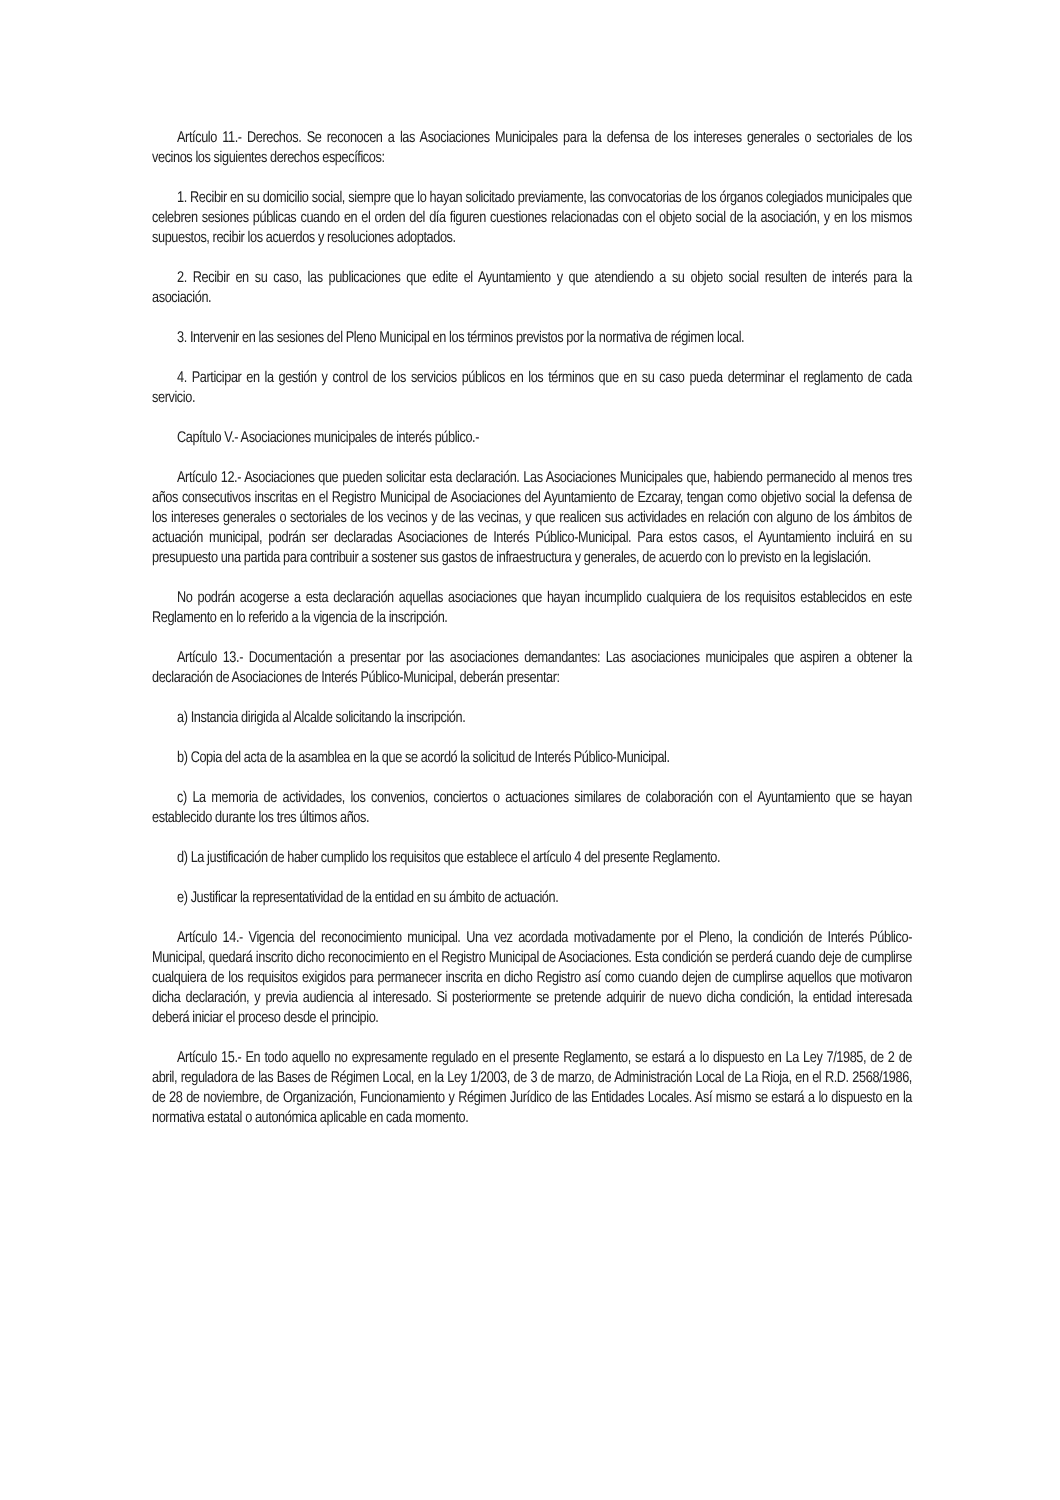Artículo 11.- Derechos. Se reconocen a las Asociaciones Municipales para la defensa de los intereses generales o sectoriales de los vecinos los siguientes derechos específicos:
1. Recibir en su domicilio social, siempre que lo hayan solicitado previamente, las convocatorias de los órganos colegiados municipales que celebren sesiones públicas cuando en el orden del día figuren cuestiones relacionadas con el objeto social de la asociación, y en los mismos supuestos, recibir los acuerdos y resoluciones adoptados.
2. Recibir en su caso, las publicaciones que edite el Ayuntamiento y que atendiendo a su objeto social resulten de interés para la asociación.
3. Intervenir en las sesiones del Pleno Municipal en los términos previstos por la normativa de régimen local.
4. Participar en la gestión y control de los servicios públicos en los términos que en su caso pueda determinar el reglamento de cada servicio.
Capítulo V.- Asociaciones municipales de interés público.-
Artículo 12.- Asociaciones que pueden solicitar esta declaración. Las Asociaciones Municipales que, habiendo permanecido al menos tres años consecutivos inscritas en el Registro Municipal de Asociaciones del Ayuntamiento de Ezcaray, tengan como objetivo social la defensa de los intereses generales o sectoriales de los vecinos y de las vecinas, y que realicen sus actividades en relación con alguno de los ámbitos de actuación municipal, podrán ser declaradas Asociaciones de Interés Público-Municipal. Para estos casos, el Ayuntamiento incluirá en su presupuesto una partida para contribuir a sostener sus gastos de infraestructura y generales, de acuerdo con lo previsto en la legislación.
No podrán acogerse a esta declaración aquellas asociaciones que hayan incumplido cualquiera de los requisitos establecidos en este Reglamento en lo referido a la vigencia de la inscripción.
Artículo 13.- Documentación a presentar por las asociaciones demandantes: Las asociaciones municipales que aspiren a obtener la declaración de Asociaciones de Interés Público-Municipal, deberán presentar:
a) Instancia dirigida al Alcalde solicitando la inscripción.
b) Copia del acta de la asamblea en la que se acordó la solicitud de Interés Público-Municipal.
c) La memoria de actividades, los convenios, conciertos o actuaciones similares de colaboración con el Ayuntamiento que se hayan establecido durante los tres últimos años.
d) La justificación de haber cumplido los requisitos que establece el artículo 4 del presente Reglamento.
e) Justificar la representatividad de la entidad en su ámbito de actuación.
Artículo 14.- Vigencia del reconocimiento municipal. Una vez acordada motivadamente por el Pleno, la condición de Interés Público-Municipal, quedará inscrito dicho reconocimiento en el Registro Municipal de Asociaciones. Esta condición se perderá cuando deje de cumplirse cualquiera de los requisitos exigidos para permanecer inscrita en dicho Registro así como cuando dejen de cumplirse aquellos que motivaron dicha declaración, y previa audiencia al interesado. Si posteriormente se pretende adquirir de nuevo dicha condición, la entidad interesada deberá iniciar el proceso desde el principio.
Artículo 15.- En todo aquello no expresamente regulado en el presente Reglamento, se estará a lo dispuesto en La Ley 7/1985, de 2 de abril, reguladora de las Bases de Régimen Local, en la Ley 1/2003, de 3 de marzo, de Administración Local de La Rioja, en el R.D. 2568/1986, de 28 de noviembre, de Organización, Funcionamiento y Régimen Jurídico de las Entidades Locales. Así mismo se estará a lo dispuesto en la normativa estatal o autonómica aplicable en cada momento.